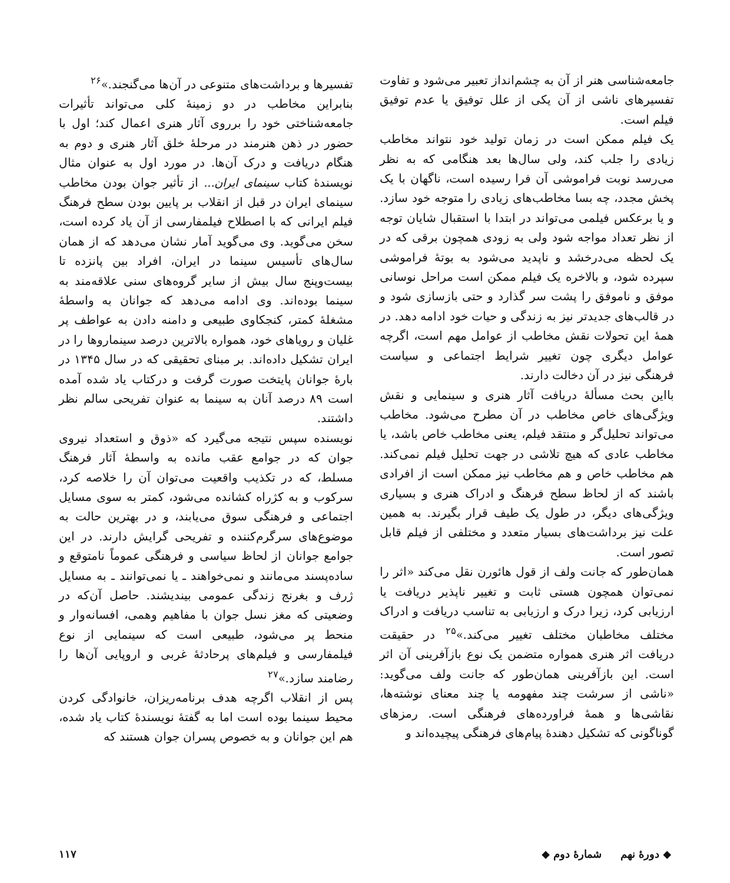جامعه‌شناسی هنر از آن به چشم‌انداز تعبیر می‌شود و تفاوت تفسیرهای ناشی از آن یکی از علل توفیق یا عدم توفیق فیلم است.
یک فیلم ممکن است در زمان تولید خود نتواند مخاطب زیادی را جلب کند، ولی سال‌ها بعد هنگامی که به نظر می‌رسد نوبت فراموشی آن فرا رسیده است، ناگهان با یک پخش مجدد، چه بسا مخاطب‌های زیادی را متوجه خود سازد. و یا برعکس فیلمی می‌تواند در ابتدا با استقبال شایان توجه از نظر تعداد مواجه شود ولی به زودی همچون برقی که در یک لحظه می‌درخشد و ناپدید می‌شود به بوتهٔ فراموشی سپرده شود، و بالاخره یک فیلم ممکن است مراحل نوسانی موفق و ناموفق را پشت سر گذارد و حتی بازسازی شود و در قالب‌های جدیدتر نیز به زندگی و حیات خود ادامه دهد. در همهٔ این تحولات نقش مخاطب از عوامل مهم است، اگرچه عوامل دیگری چون تغییر شرایط اجتماعی و سیاست فرهنگی نیز در آن دخالت دارند.
بااین بحث مسألهٔ دریافت آثار هنری و سینمایی و نقش ویژگی‌های خاص مخاطب در آن مطرح می‌شود. مخاطب می‌تواند تحلیل‌گر و منتقد فیلم، یعنی مخاطب خاص باشد، یا مخاطب عادی که هیچ تلاشی در جهت تحلیل فیلم نمی‌کند. هم مخاطب خاص و هم مخاطب نیز ممکن است از افرادی باشند که از لحاظ سطح فرهنگ و ادراک هنری و بسیاری ویژگی‌های دیگر، در طول یک طیف قرار بگیرند. به همین علت نیز برداشت‌های بسیار متعدد و مختلفی از فیلم قابل تصور است.
همان‌طور که جانت ولف از قول هائورن نقل می‌کند «اثر را نمی‌توان همچون هستی ثابت و تغییر ناپذیر دریافت یا ارزیابی کرد، زیرا درک و ارزیابی به تناسب دریافت و ادراک مختلف مخاطبان مختلف تغییر می‌کند.»<sup>۲۵</sup> در حقیقت دریافت اثر هنری همواره متضمن یک نوع بازآفرینی آن اثر است. این بازآفرینی همان‌طور که جانت ولف می‌گوید: «ناشی از سرشت چند مفهومه یا چند معنای نوشته‌ها، نقاشی‌ها و همهٔ فراورده‌های فرهنگی است. رمزهای گوناگونی که تشکیل دهندهٔ پیام‌های فرهنگی پیچیده‌اند و
تفسیرها و برداشت‌های متنوعی در آن‌ها می‌گنجند.»<sup>۲۶</sup>
بنابراین مخاطب در دو زمینهٔ کلی می‌تواند تأثیرات جامعه‌شناختی خود را برروی آثار هنری اعمال کند؛ اول با حضور در ذهن هنرمند در مرحلهٔ خلق آثار هنری و دوم به هنگام دریافت و درک آن‌ها. در مورد اول به عنوان مثال نویسندهٔ کتاب سینمای ایران... از تأثیر جوان بودن مخاطب سینمای ایران در قبل از انقلاب بر پایین بودن سطح فرهنگ فیلم ایرانی که با اصطلاح فیلمفارسی از آن یاد کرده است، سخن می‌گوید. وی می‌گوید آمار نشان می‌دهد که از همان سال‌های تأسیس سینما در ایران، افراد بین پانزده تا بیست‌وپنج سال بیش از سایر گروه‌های سنی علاقه‌مند به سینما بوده‌اند. وی ادامه می‌دهد که جوانان به واسطهٔ مشغلهٔ کمتر، کنجکاوی طبیعی و دامنه دادن به عواطف پر غلیان و رویاهای خود، همواره بالاترین درصد سینماروها را در ایران تشکیل داده‌اند. بر مبنای تحقیقی که در سال ۱۳۴۵ در بارهٔ جوانان پایتخت صورت گرفت و درکتاب یاد شده آمده است ۸۹ درصد آنان به سینما به عنوان تفریحی سالم نظر داشتند.
نویسنده سپس نتیجه می‌گیرد که «ذوق و استعداد نیروی جوان که در جوامع عقب مانده به واسطهٔ آثار فرهنگ مسلط، که در تکذیب واقعیت می‌توان آن را خلاصه کرد، سرکوب و به کژراه کشانده می‌شود، کمتر به سوی مسایل اجتماعی و فرهنگی سوق می‌یابند، و در بهترین حالت به موضوع‌های سرگرم‌کننده و تفریحی گرایش دارند. در این جوامع جوانان از لحاظ سیاسی و فرهنگی عموماً نامتوقع و ساده‌پسند می‌مانند و نمی‌خواهند ـ یا نمی‌توانند ـ به مسایل ژرف و بغرنج زندگی عمومی بیندیشند. حاصل آن‌که در وضعیتی که مغز نسل جوان با مفاهیم وهمی، افسانه‌وار و منحط پر می‌شود، طبیعی است که سینمایی از نوع فیلمفارسی و فیلم‌های پرحادثهٔ غربی و اروپایی آن‌ها را رضامند سازد.»<sup>۲۷</sup>
پس از انقلاب اگرچه هدف برنامه‌ریزان، خانوادگی کردن محیط سینما بوده است اما به گفتهٔ نویسندهٔ کتاب یاد شده، هم این جوانان و به خصوص پسران جوان هستند که
◆ دورهٔ نهم شمارهٔ دوم ◆ ۱۱۷